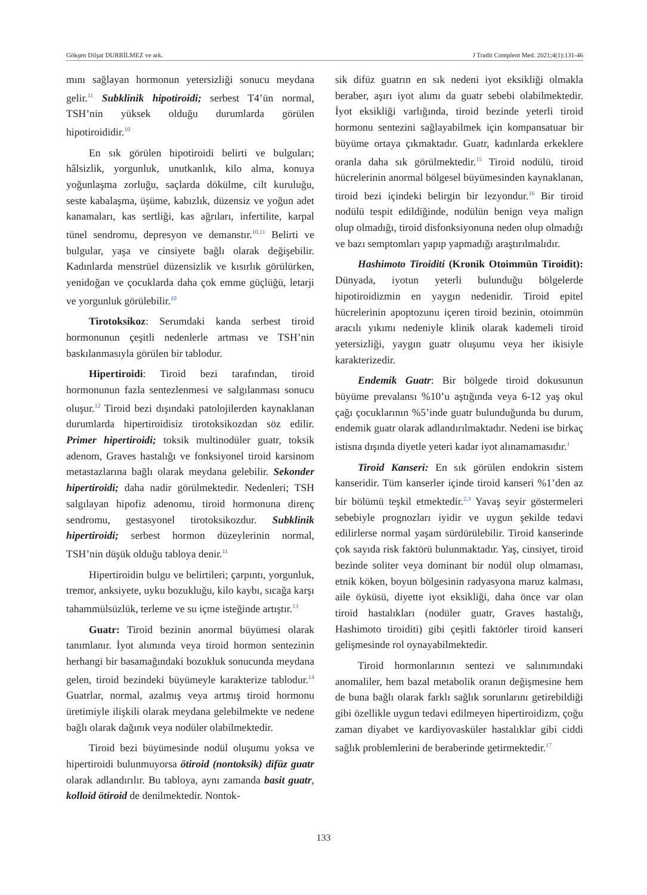Gökşen Dilşat DURBİLMEZ ve ark. J Tradit Complem Med. 2021;4(1):131-46
mını sağlayan hormonun yetersizliği sonucu meydana gelir.<sup>11</sup> Subklinik hipotiroidi; serbest T4’ün normal, TSH’nin yüksek olduğu durumlarda görülen hipotiroididir.<sup>10</sup>
En sık görülen hipotiroidi belirti ve bulguları; hâlsizlik, yorgunluk, unutkanlık, kilo alma, konuya yoğunlaşma zorluğu, saçlarda dökülme, cilt kuruluğu, seste kabalaşma, üşüme, kabızlık, düzensiz ve yoğun adet kanamaları, kas sertliği, kas ağrıları, infertilite, karpal tünel sendromu, depresyon ve demanstır.<sup>10,11</sup> Belirti ve bulgular, yaşa ve cinsiyete bağlı olarak değişebilir. Kadınlarda menstrüel düzensizlik ve kısırlık görülürken, yenidoğan ve çocuklarda daha çok emme güçlüğü, letarji ve yorgunluk görülebilir.<sup>10</sup>
Tirotoksikoz: Serumdaki kanda serbest tiroid hormonunun çeşitli nedenlerle artması ve TSH’nin baskılanmasıyla görülen bir tablodur.
Hipertiroidi: Tiroid bezi tarafından, tiroid hormonunun fazla sentezlenmesi ve salgılanması sonucu oluşur.<sup>12</sup> Tiroid bezi dışındaki patolojilerden kaynaklanan durumlarda hipertiroidisiz tirotoksikozdan söz edilir. Primer hipertiroidi; toksik multinodüler guatr, toksik adenom, Graves hastalığı ve fonksiyonel tiroid karsinom metastazlarına bağlı olarak meydana gelebilir. Sekonder hipertiroidi; daha nadir görülmektedir. Nedenleri; TSH salgılayan hipofiz adenomu, tiroid hormonuna direnç sendromu, gestasyonel tirotoksikozdur. Subklinik hipertiroidi; serbest hormon düzeylerinin normal, TSH’nin düşük olduğu tabloya denir.<sup>11</sup>
Hipertiroidin bulgu ve belirtileri; çarpıntı, yorgunluk, tremor, anksiyete, uyku bozukluğu, kilo kaybı, sıcağa karşı tahammülsüzlük, terleme ve su içme isteğinde artıştır.<sup>13</sup>
Guatr: Tiroid bezinin anormal büyümesi olarak tanımlanır. İyot alımında veya tiroid hormon sentezinin herhangi bir basamağındaki bozukluk sonucunda meydana gelen, tiroid bezindeki büyümeyle karakterize tablodur.<sup>14</sup> Guatrlar, normal, azalmış veya artmış tiroid hormonu üretimiyle ilişkili olarak meydana gelebilmekte ve nedene bağlı olarak dağınık veya nodüler olabilmektedir.
Tiroid bezi büyümesinde nodül oluşumu yoksa ve hipertiroidi bulunmuyorsa ötiroid (nontoksik) difüz guatr olarak adlandırılır. Bu tabloya, aynı zamanda basit guatr, kolloid ötiroid de denilmektedir. Nontok-
sik difüz guatrın en sık nedeni iyot eksikliği olmakla beraber, aşırı iyot alımı da guatr sebebi olabilmektedir. İyot eksikliği varlığında, tiroid bezinde yeterli tiroid hormonu sentezini sağlayabilmek için kompansatuar bir büyüme ortaya çıkmaktadır. Guatr, kadınlarda erkeklere oranla daha sık görülmektedir.<sup>15</sup> Tiroid nodülü, tiroid hücrelerinin anormal bölgesel büyümesinden kaynaklanan, tiroid bezi içindeki belirgin bir lezyondur.<sup>16</sup> Bir tiroid nodülü tespit edildiğinde, nodülün benign veya malign olup olmadığı, tiroid disfonksiyonuna neden olup olmadığı ve bazı semptomları yapıp yapmadığı araştırılmalıdır.
Hashimoto Tiroiditi (Kronik Otoimmün Tiroidit): Dünyada, iyotun yeterli bulunduğu bölgelerde hipotiroidizmin en yaygın nedenidir. Tiroid epitel hücrelerinin apoptozunu içeren tiroid bezinin, otoimmün aracılı yıkımı nedeniyle klinik olarak kademeli tiroid yetersizliği, yaygın guatr oluşumu veya her ikisiyle karakterizedir.
Endemik Guatr: Bir bölgede tiroid dokusunun büyüme prevalansı %10’u aştığında veya 6-12 yaş okul çağı çocuklarının %5’inde guatr bulunduğunda bu durum, endemik guatr olarak adlandırılmaktadır. Nedeni ise birkaç istisna dışında diyetle yeteri kadar iyot alınamamasıdır.<sup>1</sup>
Tiroid Kanseri: En sık görülen endokrin sistem kanseridir. Tüm kanserler içinde tiroid kanseri %1’den az bir bölümü teşkil etmektedir.<sup>2,3</sup> Yavaş seyir göstermeleri sebebiyle prognozları iyidir ve uygun şekilde tedavi edilirlerse normal yaşam sürdürülebilir. Tiroid kanserinde çok sayıda risk faktörü bulunmaktadır. Yaş, cinsiyet, tiroid bezinde soliter veya dominant bir nodül olup olmaması, etnik köken, boyun bölgesinin radyasyona maruz kalması, aile öyküsü, diyette iyot eksikliği, daha önce var olan tiroid hastalıkları (nodüler guatr, Graves hastalığı, Hashimoto tiroiditi) gibi çeşitli faktörler tiroid kanseri gelişmesinde rol oynayabilmektedir.
Tiroid hormonlarının sentezi ve salınımındaki anomaliler, hem bazal metabolik oranın değişmesine hem de buna bağlı olarak farklı sağlık sorunlarını getirebildiği gibi özellikle uygun tedavi edilmeyen hipertiroidizm, çoğu zaman diyabet ve kardiyovasküler hastalıklar gibi ciddi sağlık problemlerini de beraberinde getirmektedir.<sup>17</sup>
133